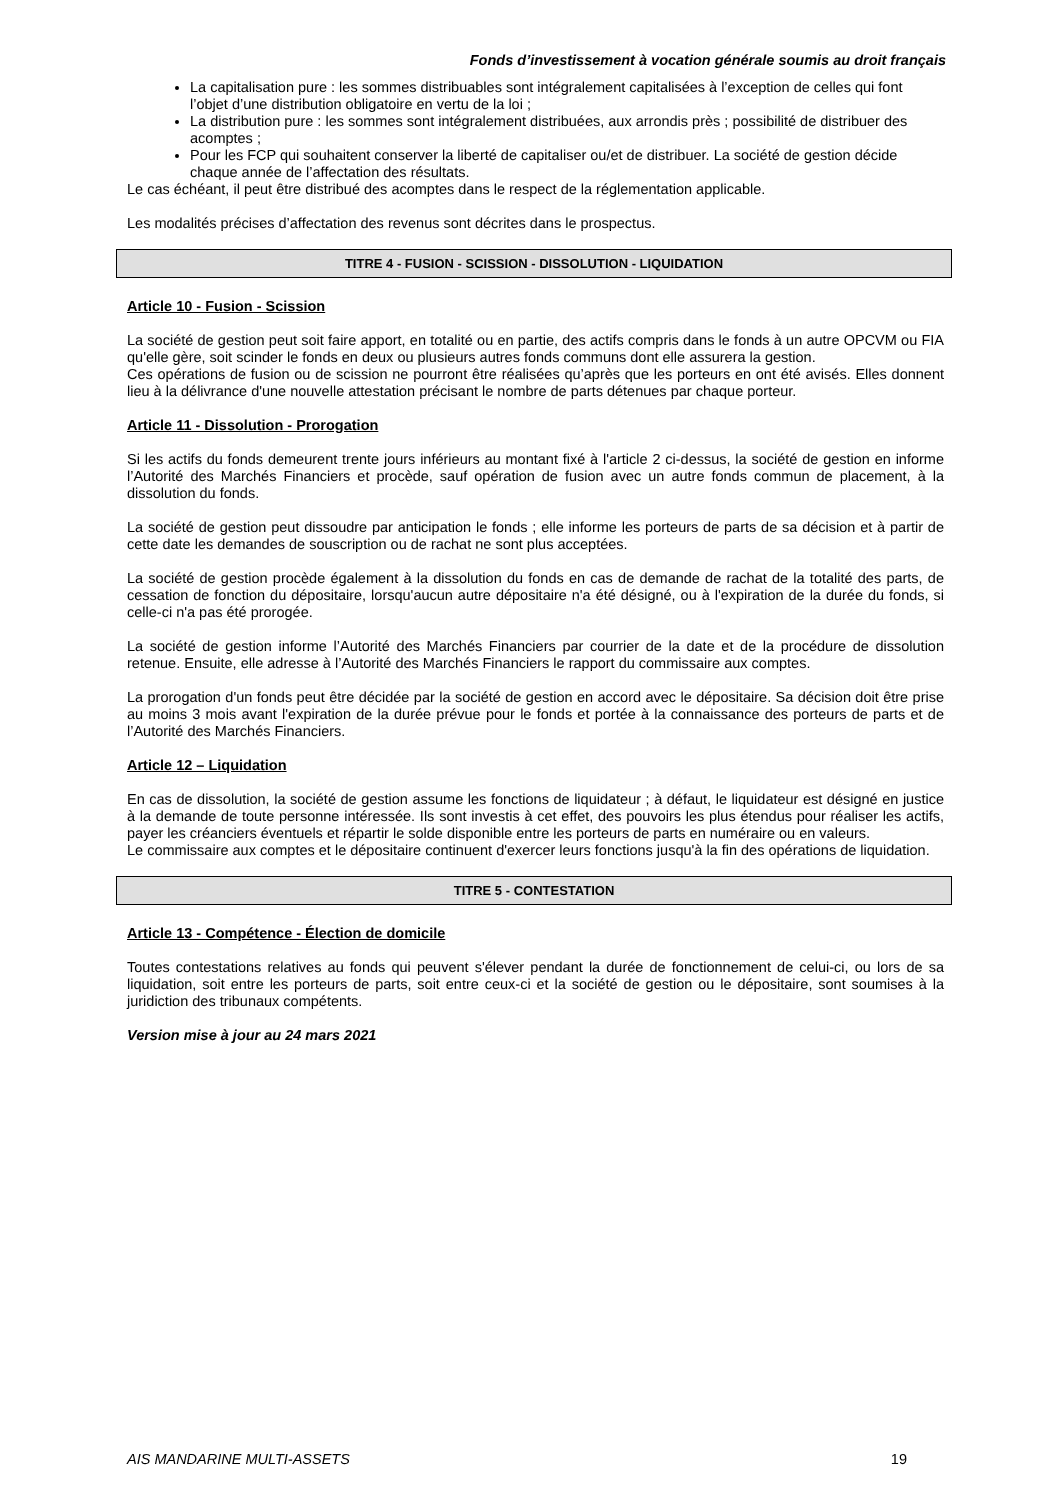Fonds d’investissement à vocation générale soumis au droit français
La capitalisation pure : les sommes distribuables sont intégralement capitalisées à l’exception de celles qui font l’objet d’une distribution obligatoire en vertu de la loi ;
La distribution pure : les sommes sont intégralement distribuées, aux arrondis près ; possibilité de distribuer des acomptes ;
Pour les FCP qui souhaitent conserver la liberté de capitaliser ou/et de distribuer. La société de gestion décide chaque année de l’affectation des résultats.
Le cas échéant, il peut être distribué des acomptes dans le respect de la réglementation applicable.
Les modalités précises d’affectation des revenus sont décrites dans le prospectus.
TITRE 4 - FUSION - SCISSION - DISSOLUTION - LIQUIDATION
Article 10 - Fusion - Scission
La société de gestion peut soit faire apport, en totalité ou en partie, des actifs compris dans le fonds à un autre OPCVM ou FIA qu'elle gère, soit scinder le fonds en deux ou plusieurs autres fonds communs dont elle assurera la gestion.
Ces opérations de fusion ou de scission ne pourront être réalisées qu’après que les porteurs en ont été avisés. Elles donnent lieu à la délivrance d'une nouvelle attestation précisant le nombre de parts détenues par chaque porteur.
Article 11 - Dissolution - Prorogation
Si les actifs du fonds demeurent trente jours inférieurs au montant fixé à l'article 2 ci-dessus, la société de gestion en informe l’Autorité des Marchés Financiers et procède, sauf opération de fusion avec un autre fonds commun de placement, à la dissolution du fonds.
La société de gestion peut dissoudre par anticipation le fonds ; elle informe les porteurs de parts de sa décision et à partir de cette date les demandes de souscription ou de rachat ne sont plus acceptées.
La société de gestion procède également à la dissolution du fonds en cas de demande de rachat de la totalité des parts, de cessation de fonction du dépositaire, lorsqu'aucun autre dépositaire n'a été désigné, ou à l'expiration de la durée du fonds, si celle-ci n'a pas été prorogée.
La société de gestion informe l’Autorité des Marchés Financiers par courrier de la date et de la procédure de dissolution retenue. Ensuite, elle adresse à l’Autorité des Marchés Financiers le rapport du commissaire aux comptes.
La prorogation d'un fonds peut être décidée par la société de gestion en accord avec le dépositaire. Sa décision doit être prise au moins 3 mois avant l'expiration de la durée prévue pour le fonds et portée à la connaissance des porteurs de parts et de l’Autorité des Marchés Financiers.
Article 12 – Liquidation
En cas de dissolution, la société de gestion assume les fonctions de liquidateur ; à défaut, le liquidateur est désigné en justice à la demande de toute personne intéressée. Ils sont investis à cet effet, des pouvoirs les plus étendus pour réaliser les actifs, payer les créanciers éventuels et répartir le solde disponible entre les porteurs de parts en numéraire ou en valeurs.
Le commissaire aux comptes et le dépositaire continuent d'exercer leurs fonctions jusqu'à la fin des opérations de liquidation.
TITRE 5 - CONTESTATION
Article 13 - Compétence - Élection de domicile
Toutes contestations relatives au fonds qui peuvent s'élever pendant la durée de fonctionnement de celui-ci, ou lors de sa liquidation, soit entre les porteurs de parts, soit entre ceux-ci et la société de gestion ou le dépositaire, sont soumises à la juridiction des tribunaux compétents.
Version mise à jour au 24 mars 2021
AIS MANDARINE MULTI-ASSETS 19